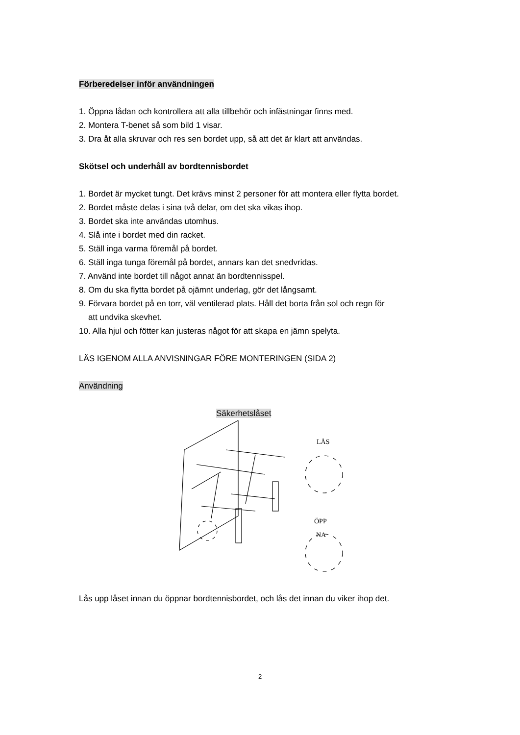Förberedelser inför användningen
1. Öppna lådan och kontrollera att alla tillbehör och infästningar finns med.
2. Montera T-benet så som bild 1 visar.
3. Dra åt alla skruvar och res sen bordet upp, så att det är klart att användas.
Skötsel och underhåll av bordtennisbordet
1. Bordet är mycket tungt. Det krävs minst 2 personer för att montera eller flytta bordet.
2. Bordet måste delas i sina två delar, om det ska vikas ihop.
3. Bordet ska inte användas utomhus.
4. Slå inte i bordet med din racket.
5. Ställ inga varma föremål på bordet.
6. Ställ inga tunga föremål på bordet, annars kan det snedvridas.
7. Använd inte bordet till något annat än bordtennisspel.
8. Om du ska flytta bordet på ojämnt underlag, gör det långsamt.
9. Förvara bordet på en torr, väl ventilerad plats. Håll det borta från sol och regn för
att undvika skevhet.
10. Alla hjul och fötter kan justeras något för att skapa en jämn spelyta.
LÄS IGENOM ALLA ANVISNINGAR FÖRE MONTERINGEN (SIDA 2)
Användning
Säkerhetslåset
LÅS
ÖPP
NA
Lås upp låset innan du öppnar bordtennisbordet, och lås det innan du viker ihop det.
2